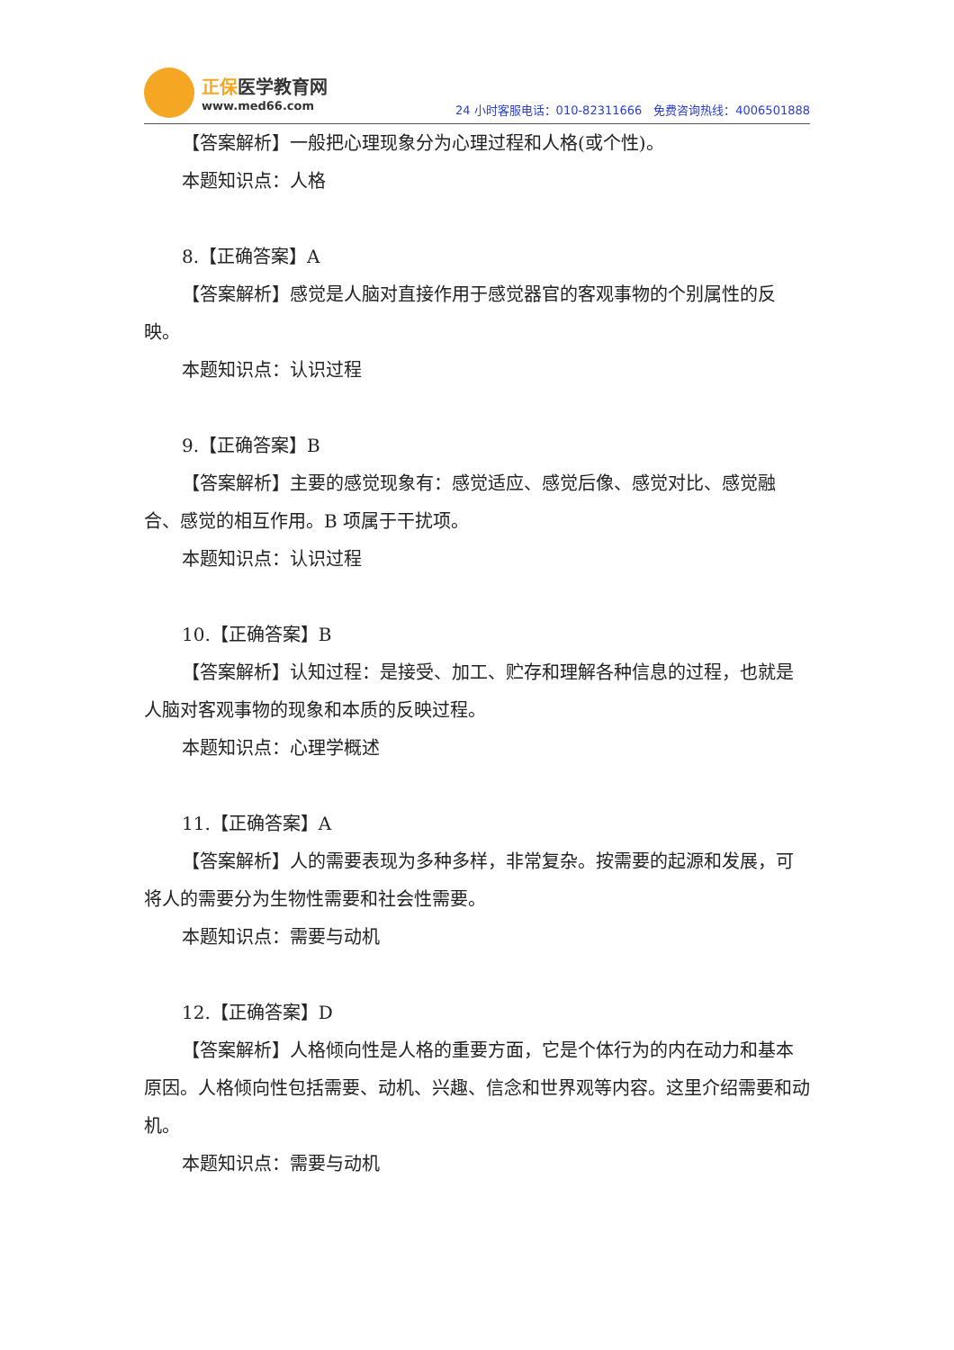正保医学教育网
www.med66.com
24 小时客服电话：010-82311666　免费咨询热线：4006501888
【答案解析】一般把心理现象分为心理过程和人格(或个性)。
本题知识点：人格
8.【正确答案】A
【答案解析】感觉是人脑对直接作用于感觉器官的客观事物的个别属性的反映。
本题知识点：认识过程
9.【正确答案】B
【答案解析】主要的感觉现象有：感觉适应、感觉后像、感觉对比、感觉融合、感觉的相互作用。B 项属于干扰项。
本题知识点：认识过程
10.【正确答案】B
【答案解析】认知过程：是接受、加工、贮存和理解各种信息的过程，也就是人脑对客观事物的现象和本质的反映过程。
本题知识点：心理学概述
11.【正确答案】A
【答案解析】人的需要表现为多种多样，非常复杂。按需要的起源和发展，可将人的需要分为生物性需要和社会性需要。
本题知识点：需要与动机
12.【正确答案】D
【答案解析】人格倾向性是人格的重要方面，它是个体行为的内在动力和基本原因。人格倾向性包括需要、动机、兴趣、信念和世界观等内容。这里介绍需要和动机。
本题知识点：需要与动机